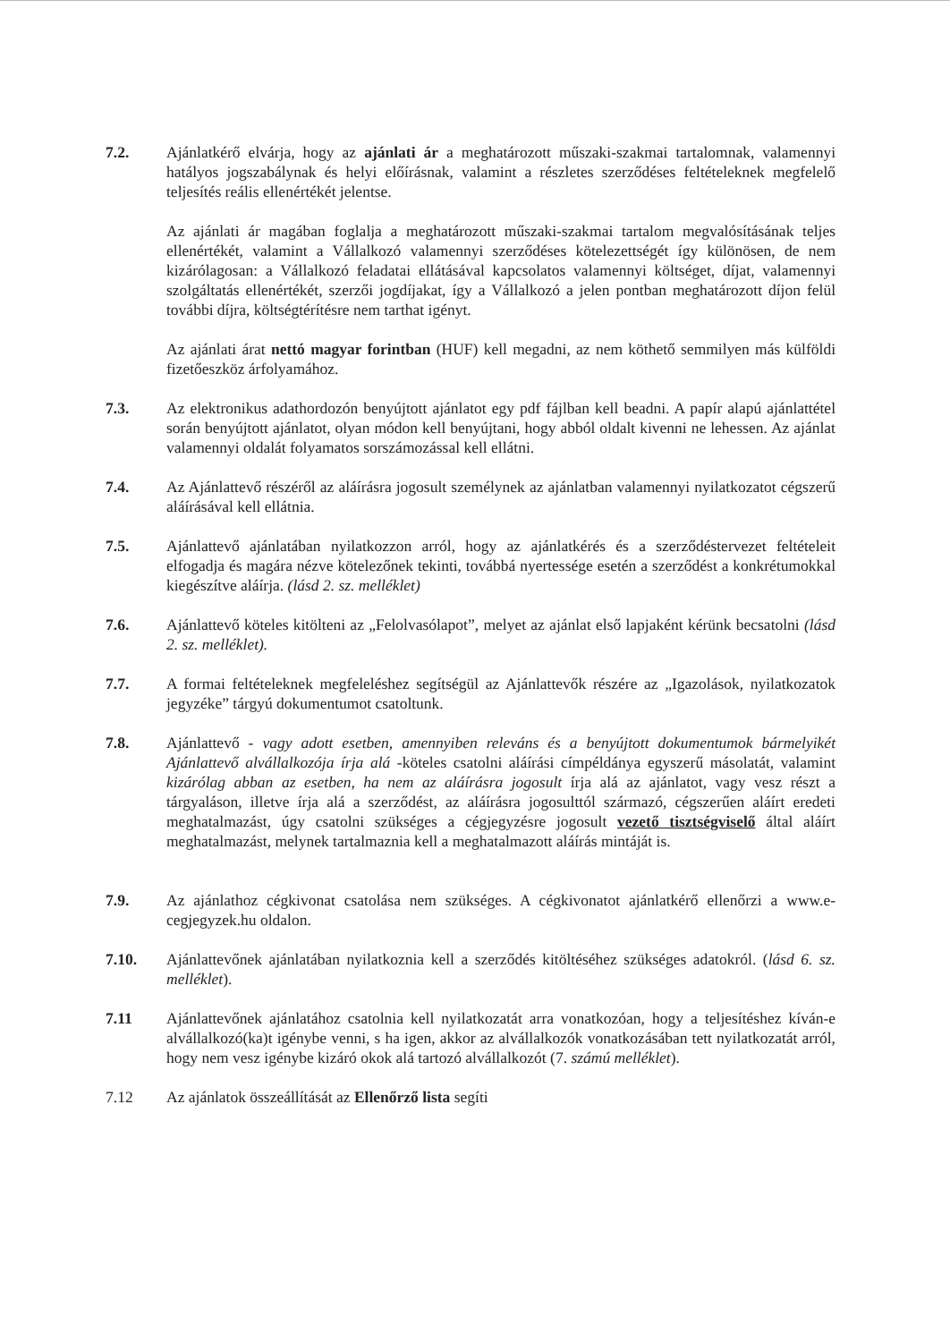7.2. Ajánlatkérő elvárja, hogy az ajánlati ár a meghatározott műszaki-szakmai tartalomnak, valamennyi hatályos jogszabálynak és helyi előírásnak, valamint a részletes szerződéses feltételeknek megfelelő teljesítés reális ellenértékét jelentse.
Az ajánlati ár magában foglalja a meghatározott műszaki-szakmai tartalom megvalósításának teljes ellenértékét, valamint a Vállalkozó valamennyi szerződéses kötelezettségét így különösen, de nem kizárólagosan: a Vállalkozó feladatai ellátásával kapcsolatos valamennyi költséget, díjat, valamennyi szolgáltatás ellenértékét, szerzői jogdíjakat, így a Vállalkozó a jelen pontban meghatározott díjon felül további díjra, költségtérítésre nem tarthat igényt.
Az ajánlati árat nettó magyar forintban (HUF) kell megadni, az nem köthető semmilyen más külföldi fizetőeszköz árfolyamához.
7.3. Az elektronikus adathordozón benyújtott ajánlatot egy pdf fájlban kell beadni. A papír alapú ajánlattétel során benyújtott ajánlatot, olyan módon kell benyújtani, hogy abból oldalt kivenni ne lehessen. Az ajánlat valamennyi oldalát folyamatos sorszámozással kell ellátni.
7.4. Az Ajánlattevő részéről az aláírásra jogosult személynek az ajánlatban valamennyi nyilatkozatot cégszerű aláírásával kell ellátnia.
7.5. Ajánlattevő ajánlatában nyilatkozzon arról, hogy az ajánlatkérés és a szerződéstervezet feltételeit elfogadja és magára nézve kötelezőnek tekinti, továbbá nyertessége esetén a szerződést a konkrétumokkal kiegészítve aláírja. (lásd 2. sz. melléklet)
7.6. Ajánlattevő köteles kitölteni az „Felolvasólapot”, melyet az ajánlat első lapjaként kérünk becsatolni (lásd 2. sz. melléklet).
7.7. A formai feltételeknek megfeleléshez segítségül az Ajánlattevők részére az „Igazolások, nyilatkozatok jegyzéke” tárgyú dokumentumot csatoltunk.
7.8. Ajánlattevő - vagy adott esetben, amennyiben releváns és a benyújtott dokumentumok bármelyikét Ajánlattevő alvállalkozója írja alá -köteles csatolni aláírási címpéldánya egyszerű másolatát, valamint kizárólag abban az esetben, ha nem az aláírásra jogosult írja alá az ajánlatot, vagy vesz részt a tárgyaláson, illetve írja alá a szerződést, az aláírásra jogosulttól származó, cégszerűen aláírt eredeti meghatalmazást, úgy csatolni szükséges a cégjegyzésre jogosult vezető tisztségviselő által aláírt meghatalmazást, melynek tartalmaznia kell a meghatalmazott aláírás mintáját is.
7.9. Az ajánlathoz cégkivonat csatolása nem szükséges. A cégkivonatot ajánlatkérő ellenőrzi a www.e-cegjegyzek.hu oldalon.
7.10. Ajánlattevőnek ajánlatában nyilatkoznia kell a szerződés kitöltéséhez szükséges adatokról. (lásd 6. sz. melléklet).
7.11 Ajánlattevőnek ajánlatához csatolnia kell nyilatkozatát arra vonatkozóan, hogy a teljesítéshez kíván-e alvállalkozó(ka)t igénybe venni, s ha igen, akkor az alvállalkozók vonatkozásában tett nyilatkozatát arról, hogy nem vesz igénybe kizáró okok alá tartozó alvállalkozót (7. számú melléklet).
7.12 Az ajánlatok összeállítását az Ellenőrző lista segíti